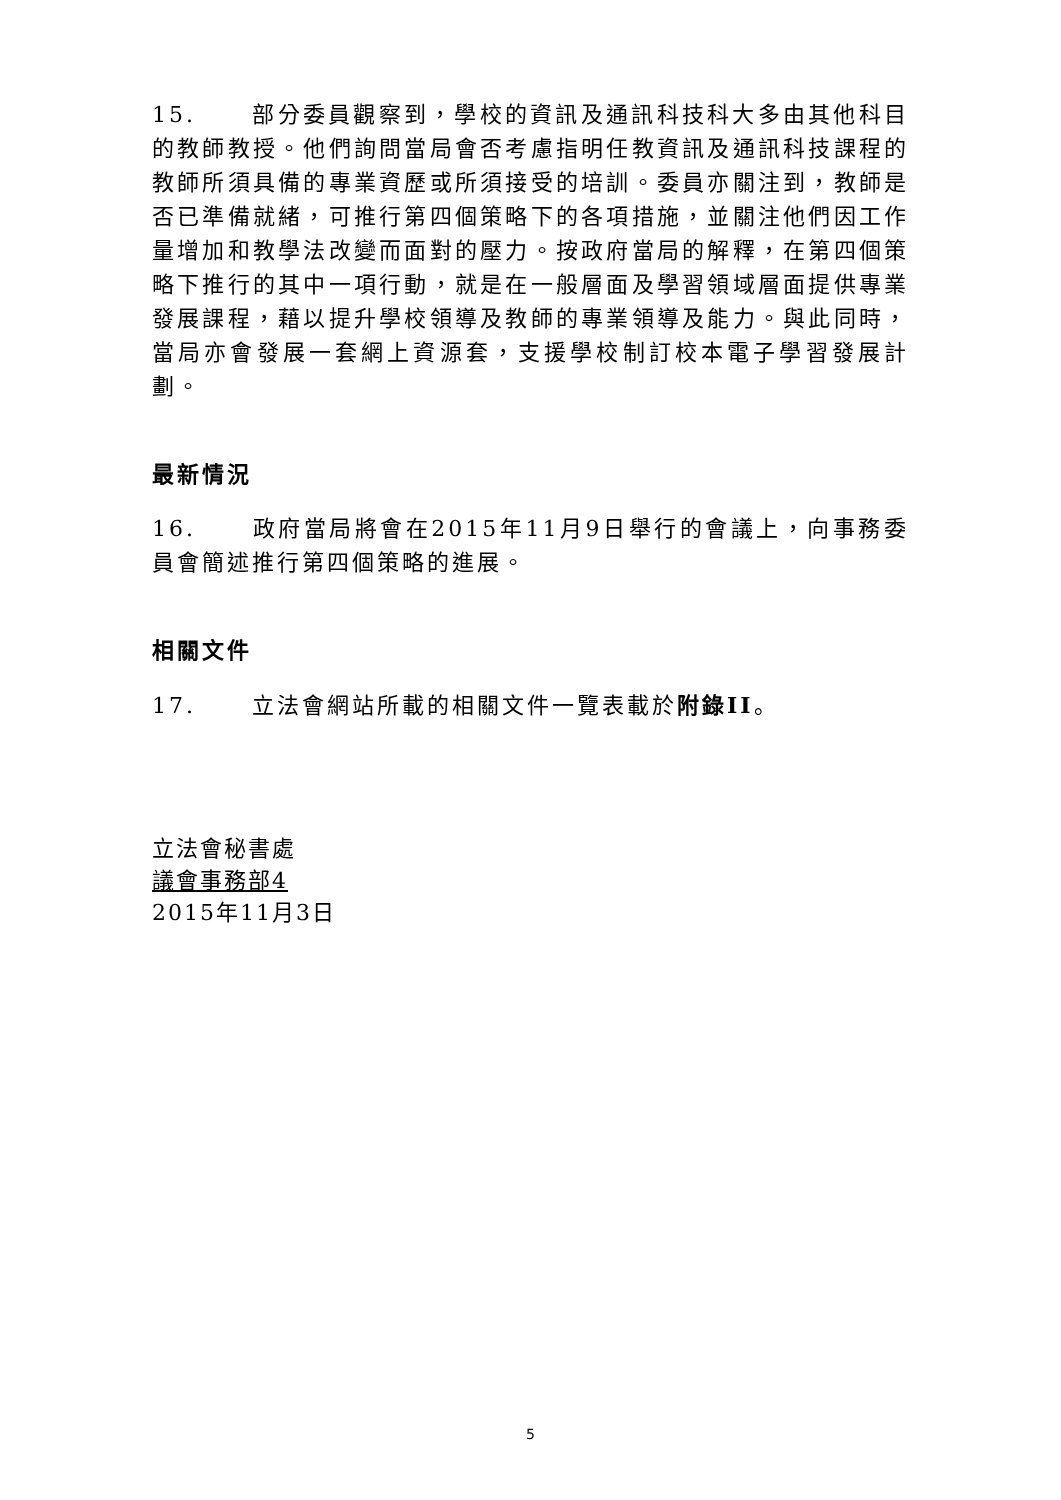15. 部分委員觀察到，學校的資訊及通訊科技科大多由其他科目的教師教授。他們詢問當局會否考慮指明任教資訊及通訊科技課程的教師所須具備的專業資歷或所須接受的培訓。委員亦關注到，教師是否已準備就緒，可推行第四個策略下的各項措施，並關注他們因工作量增加和教學法改變而面對的壓力。按政府當局的解釋，在第四個策略下推行的其中一項行動，就是在一般層面及學習領域層面提供專業發展課程，藉以提升學校領導及教師的專業領導及能力。與此同時，當局亦會發展一套網上資源套，支援學校制訂校本電子學習發展計劃。
最新情況
16. 政府當局將會在2015年11月9日舉行的會議上，向事務委員會簡述推行第四個策略的進展。
相關文件
17. 立法會網站所載的相關文件一覽表載於附錄II。
立法會秘書處
議會事務部4
2015年11月3日
5